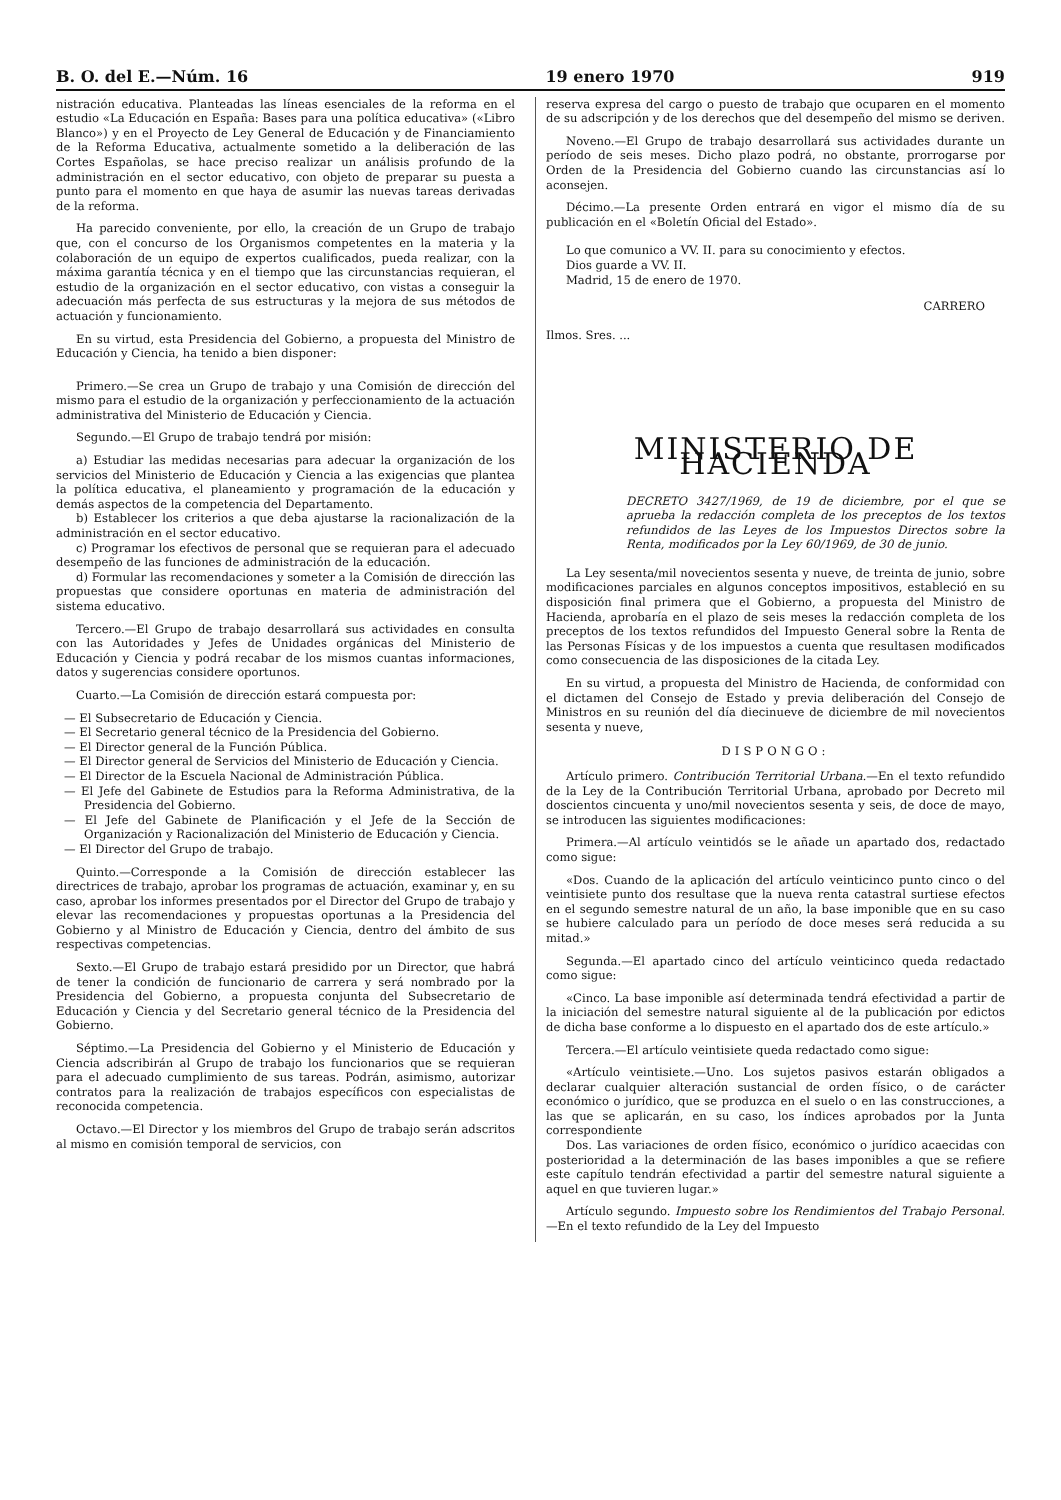B. O. del E.—Núm. 16 19 enero 1970 919
nistración educativa. Planteadas las líneas esenciales de la reforma en el estudio «La Educación en España: Bases para una política educativa» («Libro Blanco») y en el Proyecto de Ley General de Educación y de Financiamiento de la Reforma Educativa, actualmente sometido a la deliberación de las Cortes Españolas, se hace preciso realizar un análisis profundo de la administración en el sector educativo, con objeto de preparar su puesta a punto para el momento en que haya de asumir las nuevas tareas derivadas de la reforma.
Ha parecido conveniente, por ello, la creación de un Grupo de trabajo que, con el concurso de los Organismos competentes en la materia y la colaboración de un equipo de expertos cualificados, pueda realizar, con la máxima garantía técnica y en el tiempo que las circunstancias requieran, el estudio de la organización en el sector educativo, con vistas a conseguir la adecuación más perfecta de sus estructuras y la mejora de sus métodos de actuación y funcionamiento.
En su virtud, esta Presidencia del Gobierno, a propuesta del Ministro de Educación y Ciencia, ha tenido a bien disponer:
Primero.—Se crea un Grupo de trabajo y una Comisión de dirección del mismo para el estudio de la organización y perfeccionamiento de la actuación administrativa del Ministerio de Educación y Ciencia.
Segundo.—El Grupo de trabajo tendrá por misión:
a) Estudiar las medidas necesarias para adecuar la organización de los servicios del Ministerio de Educación y Ciencia a las exigencias que plantea la política educativa, el planeamiento y programación de la educación y demás aspectos de la competencia del Departamento.
b) Establecer los criterios a que deba ajustarse la racionalización de la administración en el sector educativo.
c) Programar los efectivos de personal que se requieran para el adecuado desempeño de las funciones de administración de la educación.
d) Formular las recomendaciones y someter a la Comisión de dirección las propuestas que considere oportunas en materia de administración del sistema educativo.
Tercero.—El Grupo de trabajo desarrollará sus actividades en consulta con las Autoridades y Jefes de Unidades orgánicas del Ministerio de Educación y Ciencia y podrá recabar de los mismos cuantas informaciones, datos y sugerencias considere oportunos.
Cuarto.—La Comisión de dirección estará compuesta por:
— El Subsecretario de Educación y Ciencia.
— El Secretario general técnico de la Presidencia del Gobierno.
— El Director general de la Función Pública.
— El Director general de Servicios del Ministerio de Educación y Ciencia.
— El Director de la Escuela Nacional de Administración Pública.
— El Jefe del Gabinete de Estudios para la Reforma Administrativa, de la Presidencia del Gobierno.
— El Jefe del Gabinete de Planificación y el Jefe de la Sección de Organización y Racionalización del Ministerio de Educación y Ciencia.
— El Director del Grupo de trabajo.
Quinto.—Corresponde a la Comisión de dirección establecer las directrices de trabajo, aprobar los programas de actuación, examinar y, en su caso, aprobar los informes presentados por el Director del Grupo de trabajo y elevar las recomendaciones y propuestas oportunas a la Presidencia del Gobierno y al Ministro de Educación y Ciencia, dentro del ámbito de sus respectivas competencias.
Sexto.—El Grupo de trabajo estará presidido por un Director, que habrá de tener la condición de funcionario de carrera y será nombrado por la Presidencia del Gobierno, a propuesta conjunta del Subsecretario de Educación y Ciencia y del Secretario general técnico de la Presidencia del Gobierno.
Séptimo.—La Presidencia del Gobierno y el Ministerio de Educación y Ciencia adscribirán al Grupo de trabajo los funcionarios que se requieran para el adecuado cumplimiento de sus tareas. Podrán, asimismo, autorizar contratos para la realización de trabajos específicos con especialistas de reconocida competencia.
Octavo.—El Director y los miembros del Grupo de trabajo serán adscritos al mismo en comisión temporal de servicios, con
reserva expresa del cargo o puesto de trabajo que ocuparen en el momento de su adscripción y de los derechos que del desempeño del mismo se deriven.
Noveno.—El Grupo de trabajo desarrollará sus actividades durante un período de seis meses. Dicho plazo podrá, no obstante, prorrogarse por Orden de la Presidencia del Gobierno cuando las circunstancias así lo aconsejen.
Décimo.—La presente Orden entrará en vigor el mismo día de su publicación en el «Boletín Oficial del Estado».
Lo que comunico a VV. II. para su conocimiento y efectos.
Dios guarde a VV. II.
Madrid, 15 de enero de 1970.
CARRERO
Ilmos. Sres. ...
MINISTERIO DE HACIENDA
DECRETO 3427/1969, de 19 de diciembre, por el que se aprueba la redacción completa de los preceptos de los textos refundidos de las Leyes de los Impuestos Directos sobre la Renta, modificados por la Ley 60/1969, de 30 de junio.
La Ley sesenta/mil novecientos sesenta y nueve, de treinta de junio, sobre modificaciones parciales en algunos conceptos impositivos, estableció en su disposición final primera que el Gobierno, a propuesta del Ministro de Hacienda, aprobaría en el plazo de seis meses la redacción completa de los preceptos de los textos refundidos del Impuesto General sobre la Renta de las Personas Físicas y de los impuestos a cuenta que resultasen modificados como consecuencia de las disposiciones de la citada Ley.
En su virtud, a propuesta del Ministro de Hacienda, de conformidad con el dictamen del Consejo de Estado y previa deliberación del Consejo de Ministros en su reunión del día diecinueve de diciembre de mil novecientos sesenta y nueve,
DISPONGO:
Artículo primero. Contribución Territorial Urbana.—En el texto refundido de la Ley de la Contribución Territorial Urbana, aprobado por Decreto mil doscientos cincuenta y uno/mil novecientos sesenta y seis, de doce de mayo, se introducen las siguientes modificaciones:
Primera.—Al artículo veintidós se le añade un apartado dos, redactado como sigue:
«Dos. Cuando de la aplicación del artículo veinticinco punto cinco o del veintisiete punto dos resultase que la nueva renta catastral surtiese efectos en el segundo semestre natural de un año, la base imponible que en su caso se hubiere calculado para un período de doce meses será reducida a su mitad.»
Segunda.—El apartado cinco del artículo veinticinco queda redactado como sigue:
«Cinco. La base imponible así determinada tendrá efectividad a partir de la iniciación del semestre natural siguiente al de la publicación por edictos de dicha base conforme a lo dispuesto en el apartado dos de este artículo.»
Tercera.—El artículo veintisiete queda redactado como sigue:
«Artículo veintisiete.—Uno. Los sujetos pasivos estarán obligados a declarar cualquier alteración sustancial de orden físico, o de carácter económico o jurídico, que se produzca en el suelo o en las construcciones, a las que se aplicarán, en su caso, los índices aprobados por la Junta correspondiente
Dos. Las variaciones de orden físico, económico o jurídico acaecidas con posterioridad a la determinación de las bases imponibles a que se refiere este capítulo tendrán efectividad a partir del semestre natural siguiente a aquel en que tuvieren lugar.»
Artículo segundo. Impuesto sobre los Rendimientos del Trabajo Personal.—En el texto refundido de la Ley del Impuesto